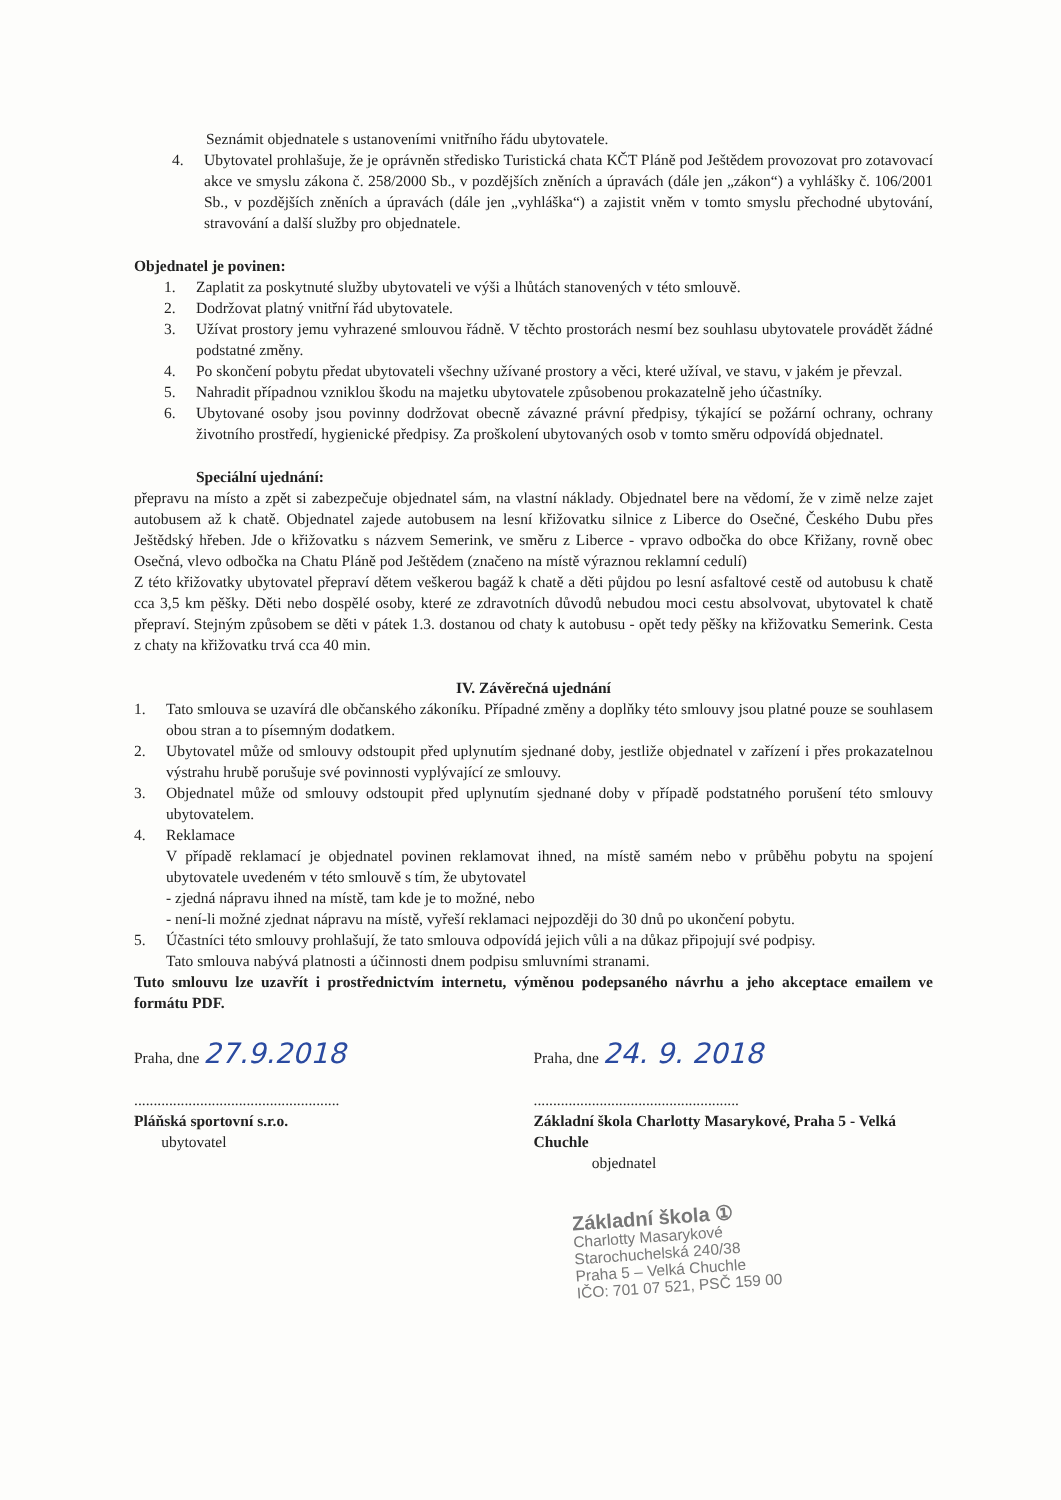Seznámit objednatele s ustanoveními vnitřního řádu ubytovatele.
4. Ubytovatel prohlašuje, že je oprávněn středisko Turistická chata KČT Pláně pod Ještědem provozovat pro zotavovací akce ve smyslu zákona č. 258/2000 Sb., v pozdějších zněních a úpravách (dále jen „zákon“) a vyhlášky č. 106/2001 Sb., v pozdějších zněních a úpravách (dále jen „vyhláška“) a zajistit vněm v tomto smyslu přechodné ubytování, stravování a další služby pro objednatele.
Objednatel je povinen:
1. Zaplatit za poskytnuté služby ubytovateli ve výši a lhůtách stanovených v této smlouvě.
2. Dodržovat platný vnitřní řád ubytovatele.
3. Užívat prostory jemu vyhrazené smlouvou řádně. V těchto prostorách nesmí bez souhlasu ubytovatele provádět žádné podstatné změny.
4. Po skončení pobytu předat ubytovateli všechny užívané prostory a věci, které užíval, ve stavu, v jakém je převzal.
5. Nahradit případnou vzniklou škodu na majetku ubytovatele způsobenou prokazatelně jeho účastníky.
6. Ubytované osoby jsou povinny dodržovat obecně závazné právní předpisy, týkající se požární ochrany, ochrany životního prostředí, hygienické předpisy. Za proškolení ubytovaných osob v tomto směru odpovídá objednatel.
Speciální ujednání:
přepravu na místo a zpět si zabezpečuje objednatel sám, na vlastní náklady. Objednatel bere na vědomí, že v zimě nelze zajet autobusem až k chatě. Objednatel zajede autobusem na lesní křižovatku silnice z Liberce do Osečné, Českého Dubu přes Ještědský hřeben. Jde o křižovatku s názvem Semerink, ve směru z Liberce - vpravo odbočka do obce Křižany, rovně obec Osečná, vlevo odbočka na Chatu Pláně pod Ještědem (značeno na místě výraznou reklamní cedulí)
Z této křižovatky ubytovatel přepraví dětem veškerou bagáž k chatě a děti půjdou po lesní asfaltové cestě od autobusu k chatě cca 3,5 km pěšky. Děti nebo dospělé osoby, které ze zdravotních důvodů nebudou moci cestu absolvovat, ubytovatel k chatě přepraví. Stejným způsobem se děti v pátek 1.3. dostanou od chaty k autobusu - opět tedy pěšky na křižovatku Semerink. Cesta z chaty na křižovatku trvá cca 40 min.
IV. Závěrečná ujednání
1. Tato smlouva se uzavírá dle občanského zákoníku. Případné změny a doplňky této smlouvy jsou platné pouze se souhlasem obou stran a to písemným dodatkem.
2. Ubytovatel může od smlouvy odstoupit před uplynutím sjednané doby, jestliže objednatel v zařízení i přes prokazatelnou výstrahu hrubě porušuje své povinnosti vyplývající ze smlouvy.
3. Objednatel může od smlouvy odstoupit před uplynutím sjednané doby v případě podstatného porušení této smlouvy ubytovatelem.
4. Reklamace
V případě reklamací je objednatel povinen reklamovat ihned, na místě samém nebo v průběhu pobytu na spojení ubytovatele uvedeném v této smlouvě s tím, že ubytovatel
- zjedná nápravu ihned na místě, tam kde je to možné, nebo
- není-li možné zjednat nápravu na místě, vyřeší reklamaci nejpozději do 30 dnů po ukončení pobytu.
5. Účastníci této smlouvy prohlašují, že tato smlouva odpovídá jejich vůli a na důkaz připojují své podpisy.
Tato smlouva nabývá platnosti a účinnosti dnem podpisu smluvními stranami.
Tuto smlouvu lze uzavřít i prostřednictvím internetu, výměnou podepsaného návrhu a jeho akceptace emailem ve formátu PDF.
Praha, dne 27.9.2018
.....................................................
Pláňská sportovní s.r.o.
ubytovatel
Praha, dne 24. 9. 2018
.....................................................
Základní škola Charlotty Masarykové, Praha 5 - Velká Chuchle
objednatel
Základní škola ①
Charlotty Masarykové
Starochuchelská 240/38
Praha 5 – Velká Chuchle
IČO: 701 07 521, PSČ 159 00